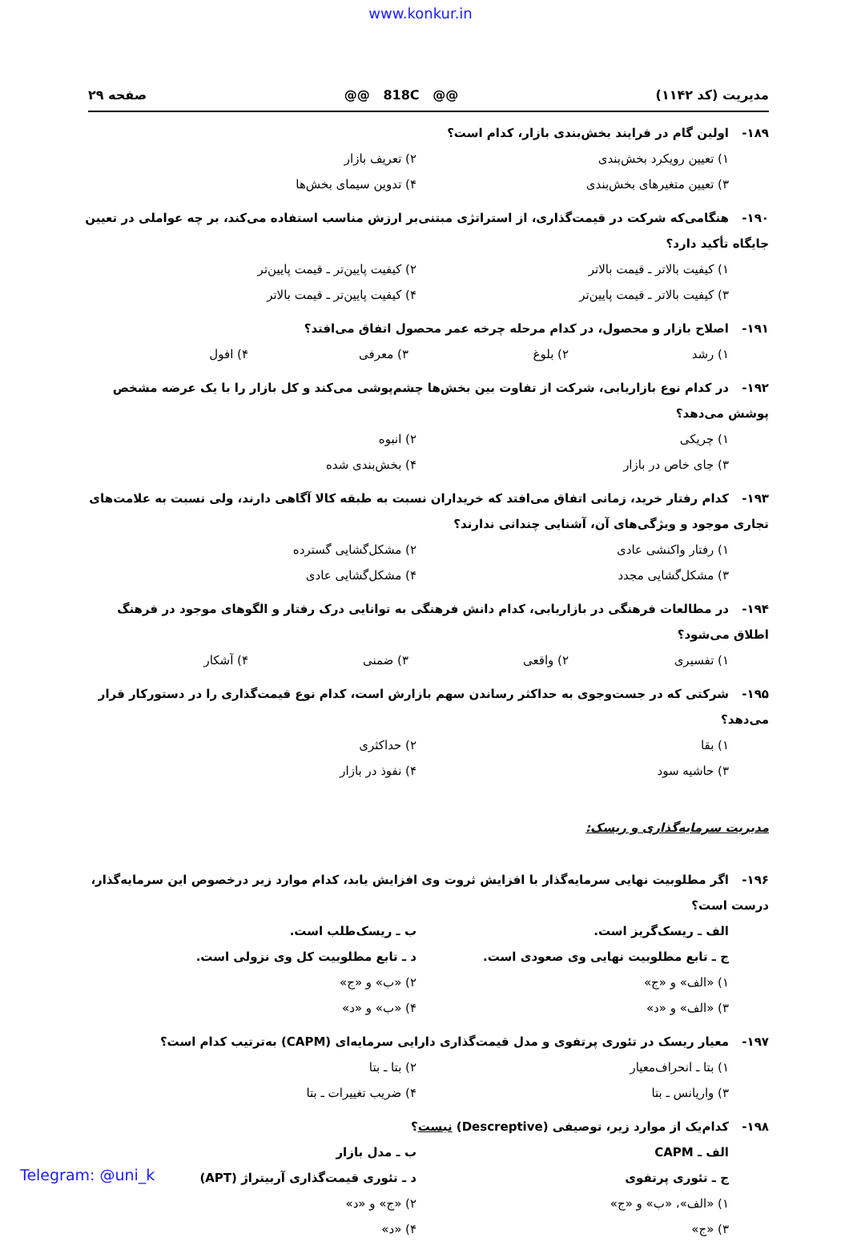www.konkur.in
مدیریت (کد ۱۱۴۲) @@ 818C @@ صفحه ۲۹
۱۸۹- اولین گام در فرایند بخش‌بندی بازار، کدام است؟
۱) تعیین رویکرد بخش‌بندی ۲) تعریف بازار
۳) تعیین متغیرهای بخش‌بندی ۴) تدوین سیمای بخش‌ها
۱۹۰- هنگامی‌که شرکت در قیمت‌گذاری، از استراتژی مبتنی‌بر ارزش مناسب استفاده می‌کند، بر چه عواملی در تعیین جایگاه تأکید دارد؟
۱) کیفیت بالاتر ـ قیمت بالاتر ۲) کیفیت پایین‌تر ـ قیمت پایین‌تر
۳) کیفیت بالاتر ـ قیمت پایین‌تر ۴) کیفیت پایین‌تر ـ قیمت بالاتر
۱۹۱- اصلاح بازار و محصول، در کدام مرحله چرخه عمر محصول اتفاق می‌افتد؟
۱) رشد ۲) بلوغ ۳) معرفی ۴) افول
۱۹۲- در کدام نوع بازاریابی، شرکت از تفاوت بین بخش‌ها چشم‌پوشی می‌کند و کل بازار را با یک عرضه مشخص پوشش می‌دهد؟
۱) چریکی ۲) انبوه
۳) جای خاص در بازار ۴) بخش‌بندی شده
۱۹۳- کدام رفتار خرید، زمانی اتفاق می‌افتد که خریداران نسبت به طبقه کالا آگاهی دارند، ولی نسبت به علامت‌های تجاری موجود و ویژگی‌های آن، آشنایی چندانی ندارند؟
۱) رفتار واکنشی عادی ۲) مشکل‌گشایی گسترده
۳) مشکل‌گشایی مجدد ۴) مشکل‌گشایی عادی
۱۹۴- در مطالعات فرهنگی در بازاریابی، کدام دانش فرهنگی به توانایی درک رفتار و الگوهای موجود در فرهنگ اطلاق می‌شود؟
۱) تفسیری ۲) واقعی ۳) ضمنی ۴) آشکار
۱۹۵- شرکتی که در جست‌وجوی به حداکثر رساندن سهم بازارش است، کدام نوع قیمت‌گذاری را در دستورکار قرار می‌دهد؟
۱) بقا ۲) حداکثری
۳) حاشیه سود ۴) نفوذ در بازار
مدیریت سرمایه‌گذاری و ریسک:
۱۹۶- اگر مطلوبیت نهایی سرمایه‌گذار با افزایش ثروت وی افزایش یابد، کدام موارد زیر درخصوص این سرمایه‌گذار، درست است؟
الف ـ ریسک‌گریز است. ب ـ ریسک‌طلب است.
ج ـ تابع مطلوبیت نهایی وی صعودی است. د ـ تابع مطلوبیت کل وی نزولی است.
۱) «الف» و «ج» ۲) «ب» و «ج»
۳) «الف» و «د» ۴) «ب» و «د»
۱۹۷- معیار ریسک در تئوری پرتفوی و مدل قیمت‌گذاری دارایی سرمایه‌ای (CAPM) به‌ترتیب کدام است؟
۱) بتا ـ انحراف‌معیار ۲) بتا ـ بتا
۳) واریانس ـ بتا ۴) ضریب تغییرات ـ بتا
۱۹۸- کدام‌یک از موارد زیر، توصیفی (Descreptive) نیست؟
الف ـ CAPM ب ـ مدل بازار
ج ـ تئوری پرتفوی د ـ تئوری قیمت‌گذاری آربیتراژ (APT)
۱) «الف»، «ب» و «ج» ۲) «ج» و «د»
۳) «ج» ۴) «د»
Telegram: @uni_k